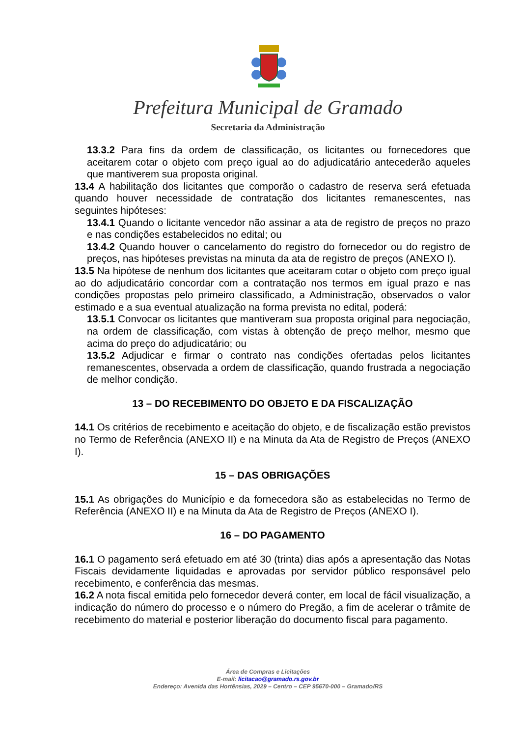Prefeitura Municipal de Gramado
Secretaria da Administração
13.3.2 Para fins da ordem de classificação, os licitantes ou fornecedores que aceitarem cotar o objeto com preço igual ao do adjudicatário antecederão aqueles que mantiverem sua proposta original.
13.4 A habilitação dos licitantes que comporão o cadastro de reserva será efetuada quando houver necessidade de contratação dos licitantes remanescentes, nas seguintes hipóteses:
13.4.1 Quando o licitante vencedor não assinar a ata de registro de preços no prazo e nas condições estabelecidos no edital; ou
13.4.2 Quando houver o cancelamento do registro do fornecedor ou do registro de preços, nas hipóteses previstas na minuta da ata de registro de preços (ANEXO I).
13.5 Na hipótese de nenhum dos licitantes que aceitaram cotar o objeto com preço igual ao do adjudicatário concordar com a contratação nos termos em igual prazo e nas condições propostas pelo primeiro classificado, a Administração, observados o valor estimado e a sua eventual atualização na forma prevista no edital, poderá:
13.5.1 Convocar os licitantes que mantiveram sua proposta original para negociação, na ordem de classificação, com vistas à obtenção de preço melhor, mesmo que acima do preço do adjudicatário; ou
13.5.2 Adjudicar e firmar o contrato nas condições ofertadas pelos licitantes remanescentes, observada a ordem de classificação, quando frustrada a negociação de melhor condição.
13 – DO RECEBIMENTO DO OBJETO E DA FISCALIZAÇÃO
14.1 Os critérios de recebimento e aceitação do objeto, e de fiscalização estão previstos no Termo de Referência (ANEXO II) e na Minuta da Ata de Registro de Preços (ANEXO I).
15 – DAS OBRIGAÇÕES
15.1 As obrigações do Município e da fornecedora são as estabelecidas no Termo de Referência (ANEXO II) e na Minuta da Ata de Registro de Preços (ANEXO I).
16 – DO PAGAMENTO
16.1 O pagamento será efetuado em até 30 (trinta) dias após a apresentação das Notas Fiscais devidamente liquidadas e aprovadas por servidor público responsável pelo recebimento, e conferência das mesmas.
16.2 A nota fiscal emitida pelo fornecedor deverá conter, em local de fácil visualização, a indicação do número do processo e o número do Pregão, a fim de acelerar o trâmite de recebimento do material e posterior liberação do documento fiscal para pagamento.
Área de Compras e Licitações
E-mail: licitacao@gramado.rs.gov.br
Endereço: Avenida das Hortênsias, 2029 – Centro – CEP 95670-000 – Gramado/RS